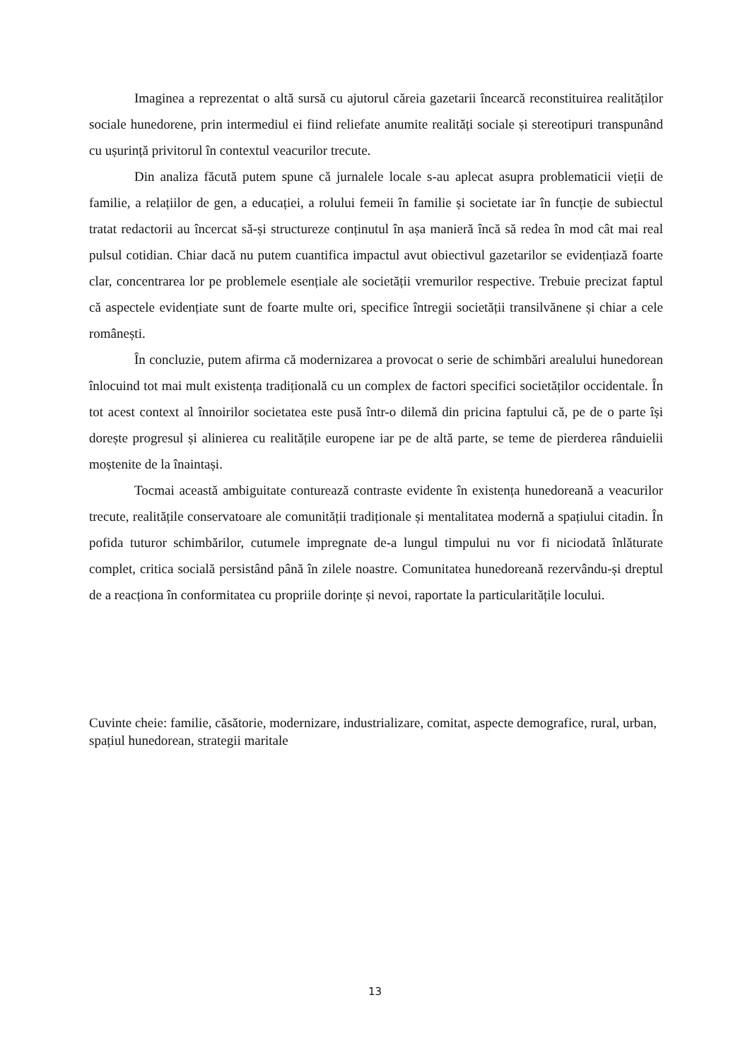Imaginea a reprezentat o altă sursă cu ajutorul căreia gazetarii încearcă reconstituirea realităților sociale hunedorene, prin intermediul ei fiind reliefate anumite realități sociale și stereotipuri transpunând cu ușurință privitorul în contextul veacurilor trecute.
Din analiza făcută putem spune că jurnalele locale s-au aplecat asupra problematicii vieții de familie, a relațiilor de gen, a educației, a rolului femeii în familie și societate iar în funcție de subiectul tratat redactorii au încercat să-și structureze conținutul în așa manieră încă să redea în mod cât mai real pulsul cotidian. Chiar dacă nu putem cuantifica impactul avut obiectivul gazetarilor se evidențiază foarte clar, concentrarea lor pe problemele esențiale ale societății vremurilor respective. Trebuie precizat faptul că aspectele evidențiate sunt de foarte multe ori, specifice întregii societății transilvănene și chiar a cele românești.
În concluzie, putem afirma că modernizarea a provocat o serie de schimbări arealului hunedorean înlocuind tot mai mult existența tradițională cu un complex de factori specifici societăților occidentale. În tot acest context al înnoirilor societatea este pusă într-o dilemă din pricina faptului că, pe de o parte își dorește progresul și alinierea cu realitățile europene iar pe de altă parte, se teme de pierderea rânduielii moștenite de la înaintași.
Tocmai această ambiguitate conturează contraste evidente în existența hunedoreană a veacurilor trecute, realitățile conservatoare ale comunității tradiționale și mentalitatea modernă a spațiului citadin. În pofida tuturor schimbărilor, cutumele impregnate de-a lungul timpului nu vor fi niciodată înlăturate complet, critica socială persistând până în zilele noastre. Comunitatea hunedoreană rezervându-și dreptul de a reacționa în conformitatea cu propriile dorințe și nevoi, raportate la particularitățile locului.
Cuvinte cheie: familie, căsătorie, modernizare, industrializare, comitat, aspecte demografice, rural, urban, spațiul hunedorean, strategii maritale
13